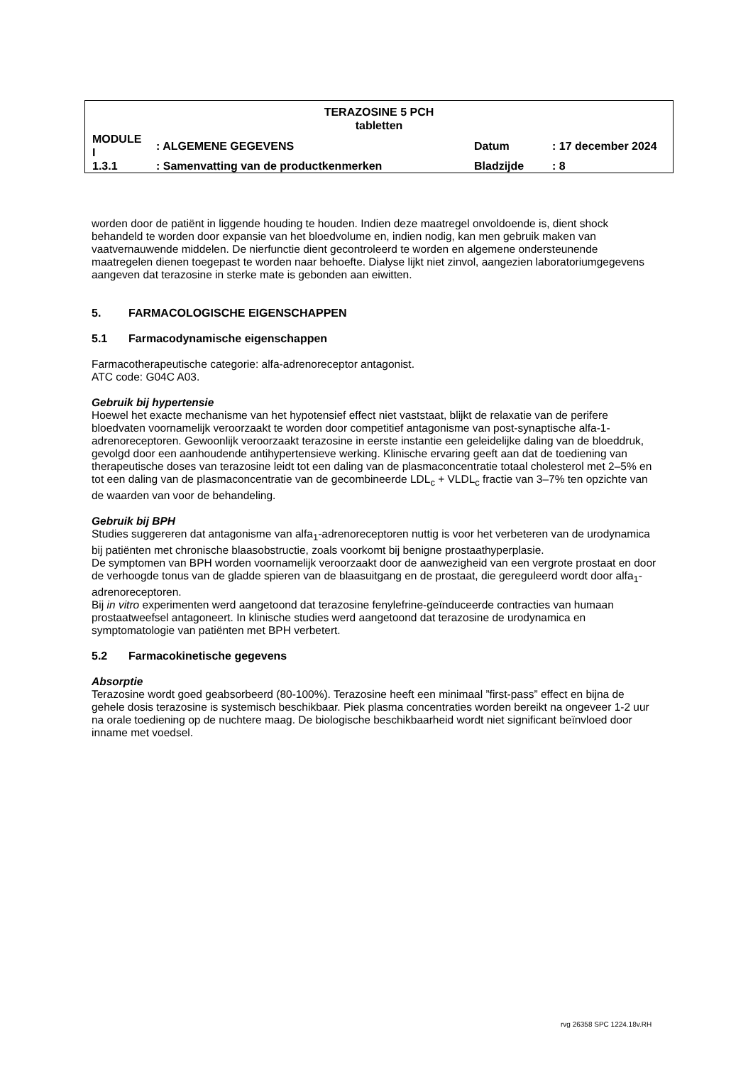TERAZOSINE 5 PCH
tabletten
| MODULE I | : ALGEMENE GEGEVENS | Datum | : 17 december 2024 |
| 1.3.1 | : Samenvatting van de productkenmerken | Bladzijde | : 8 |
worden door de patiënt in liggende houding te houden. Indien deze maatregel onvoldoende is, dient shock behandeld te worden door expansie van het bloedvolume en, indien nodig, kan men gebruik maken van vaatvernauwende middelen. De nierfunctie dient gecontroleerd te worden en algemene ondersteunende maatregelen dienen toegepast te worden naar behoefte. Dialyse lijkt niet zinvol, aangezien laboratoriumgegevens aangeven dat terazosine in sterke mate is gebonden aan eiwitten.
5. FARMACOLOGISCHE EIGENSCHAPPEN
5.1 Farmacodynamische eigenschappen
Farmacotherapeutische categorie: alfa-adrenoreceptor antagonist.
ATC code: G04C A03.
Gebruik bij hypertensie
Hoewel het exacte mechanisme van het hypotensief effect niet vaststaat, blijkt de relaxatie van de perifere bloedvaten voornamelijk veroorzaakt te worden door competitief antagonisme van post-synaptische alfa-1-adrenoreceptoren. Gewoonlijk veroorzaakt terazosine in eerste instantie een geleidelijke daling van de bloeddruk, gevolgd door een aanhoudende antihypertensieve werking. Klinische ervaring geeft aan dat de toediening van therapeutische doses van terazosine leidt tot een daling van de plasmaconcentratie totaal cholesterol met 2–5% en tot een daling van de plasmaconcentratie van de gecombineerde LDL<sub>c</sub> + VLDL<sub>c</sub> fractie van 3–7% ten opzichte van de waarden van voor de behandeling.
Gebruik bij BPH
Studies suggereren dat antagonisme van alfa<sub>1</sub>-adrenoreceptoren nuttig is voor het verbeteren van de urodynamica bij patiënten met chronische blaasobstructie, zoals voorkomt bij benigne prostaathyperplasie.
De symptomen van BPH worden voornamelijk veroorzaakt door de aanwezigheid van een vergrote prostaat en door de verhoogde tonus van de gladde spieren van de blaasuitgang en de prostaat, die gereguleerd wordt door alfa<sub>1</sub>-adrenoreceptoren.
Bij in vitro experimenten werd aangetoond dat terazosine fenylefrine-geïnduceerde contracties van humaan prostaatweefsel antagoneert. In klinische studies werd aangetoond dat terazosine de urodynamica en symptomatologie van patiënten met BPH verbetert.
5.2 Farmacokinetische gegevens
Absorptie
Terazosine wordt goed geabsorbeerd (80-100%). Terazosine heeft een minimaal ”first-pass” effect en bijna de gehele dosis terazosine is systemisch beschikbaar. Piek plasma concentraties worden bereikt na ongeveer 1-2 uur na orale toediening op de nuchtere maag. De biologische beschikbaarheid wordt niet significant beïnvloed door inname met voedsel.
rvg 26358 SPC 1224.18v.RH